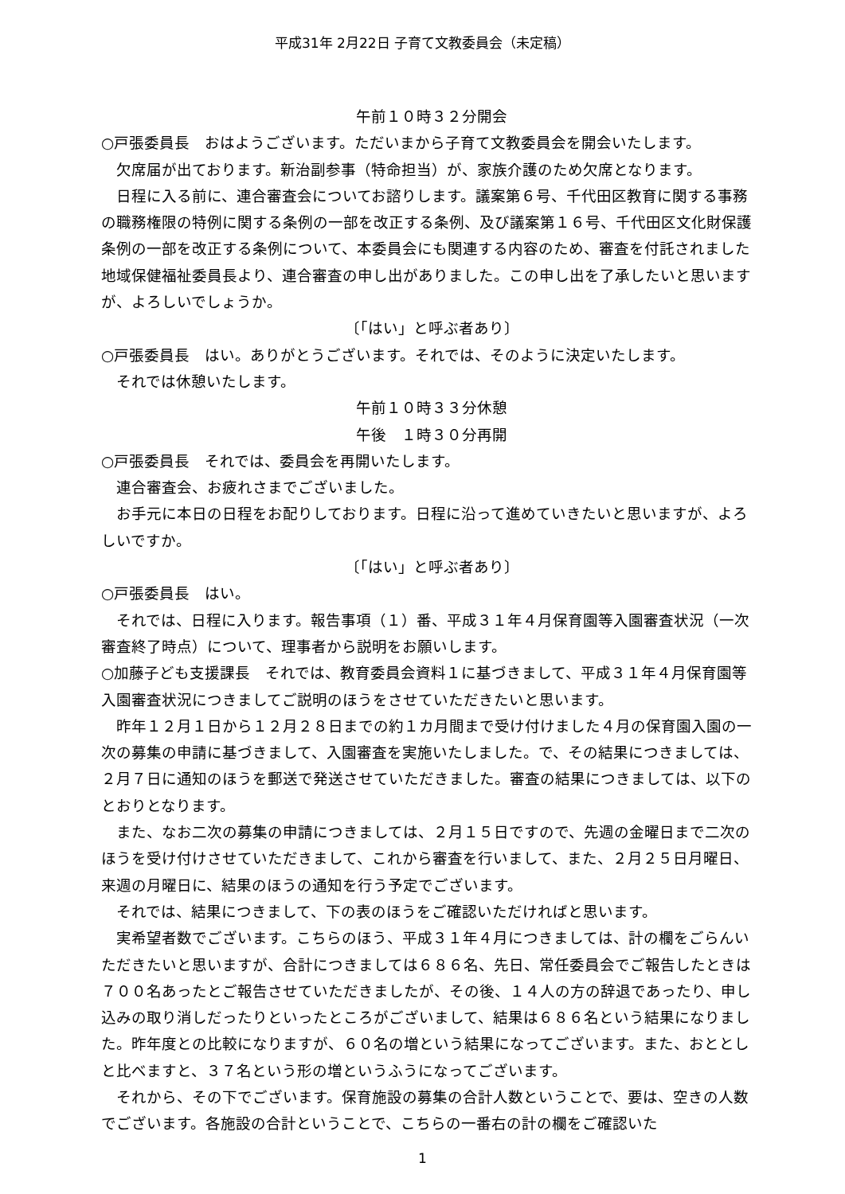平成31年 2月22日 子育て文教委員会（未定稿）
午前１０時３２分開会
○戸張委員長　おはようございます。ただいまから子育て文教委員会を開会いたします。
欠席届が出ております。新治副参事（特命担当）が、家族介護のため欠席となります。
日程に入る前に、連合審査会についてお諮りします。議案第６号、千代田区教育に関する事務の職務権限の特例に関する条例の一部を改正する条例、及び議案第１６号、千代田区文化財保護条例の一部を改正する条例について、本委員会にも関連する内容のため、審査を付託されました地域保健福祉委員長より、連合審査の申し出がありました。この申し出を了承したいと思いますが、よろしいでしょうか。
〔「はい」と呼ぶ者あり〕
○戸張委員長　はい。ありがとうございます。それでは、そのように決定いたします。
それでは休憩いたします。
午前１０時３３分休憩
午後　１時３０分再開
○戸張委員長　それでは、委員会を再開いたします。
連合審査会、お疲れさまでございました。
お手元に本日の日程をお配りしております。日程に沿って進めていきたいと思いますが、よろしいですか。
〔「はい」と呼ぶ者あり〕
○戸張委員長　はい。
それでは、日程に入ります。報告事項（１）番、平成３１年４月保育園等入園審査状況（一次審査終了時点）について、理事者から説明をお願いします。
○加藤子ども支援課長　それでは、教育委員会資料１に基づきまして、平成３１年４月保育園等入園審査状況につきましてご説明のほうをさせていただきたいと思います。
昨年１２月１日から１２月２８日までの約１カ月間まで受け付けました４月の保育園入園の一次の募集の申請に基づきまして、入園審査を実施いたしました。で、その結果につきましては、２月７日に通知のほうを郵送で発送させていただきました。審査の結果につきましては、以下のとおりとなります。
また、なお二次の募集の申請につきましては、２月１５日ですので、先週の金曜日まで二次のほうを受け付けさせていただきまして、これから審査を行いまして、また、２月２５日月曜日、来週の月曜日に、結果のほうの通知を行う予定でございます。
それでは、結果につきまして、下の表のほうをご確認いただければと思います。
実希望者数でございます。こちらのほう、平成３１年４月につきましては、計の欄をごらんいただきたいと思いますが、合計につきましては６８６名、先日、常任委員会でご報告したときは７００名あったとご報告させていただきましたが、その後、１４人の方の辞退であったり、申し込みの取り消しだったりといったところがございまして、結果は６８６名という結果になりました。昨年度との比較になりますが、６０名の増という結果になってございます。また、おととしと比べますと、３７名という形の増というふうになってございます。
それから、その下でございます。保育施設の募集の合計人数ということで、要は、空きの人数でございます。各施設の合計ということで、こちらの一番右の計の欄をご確認いた
1